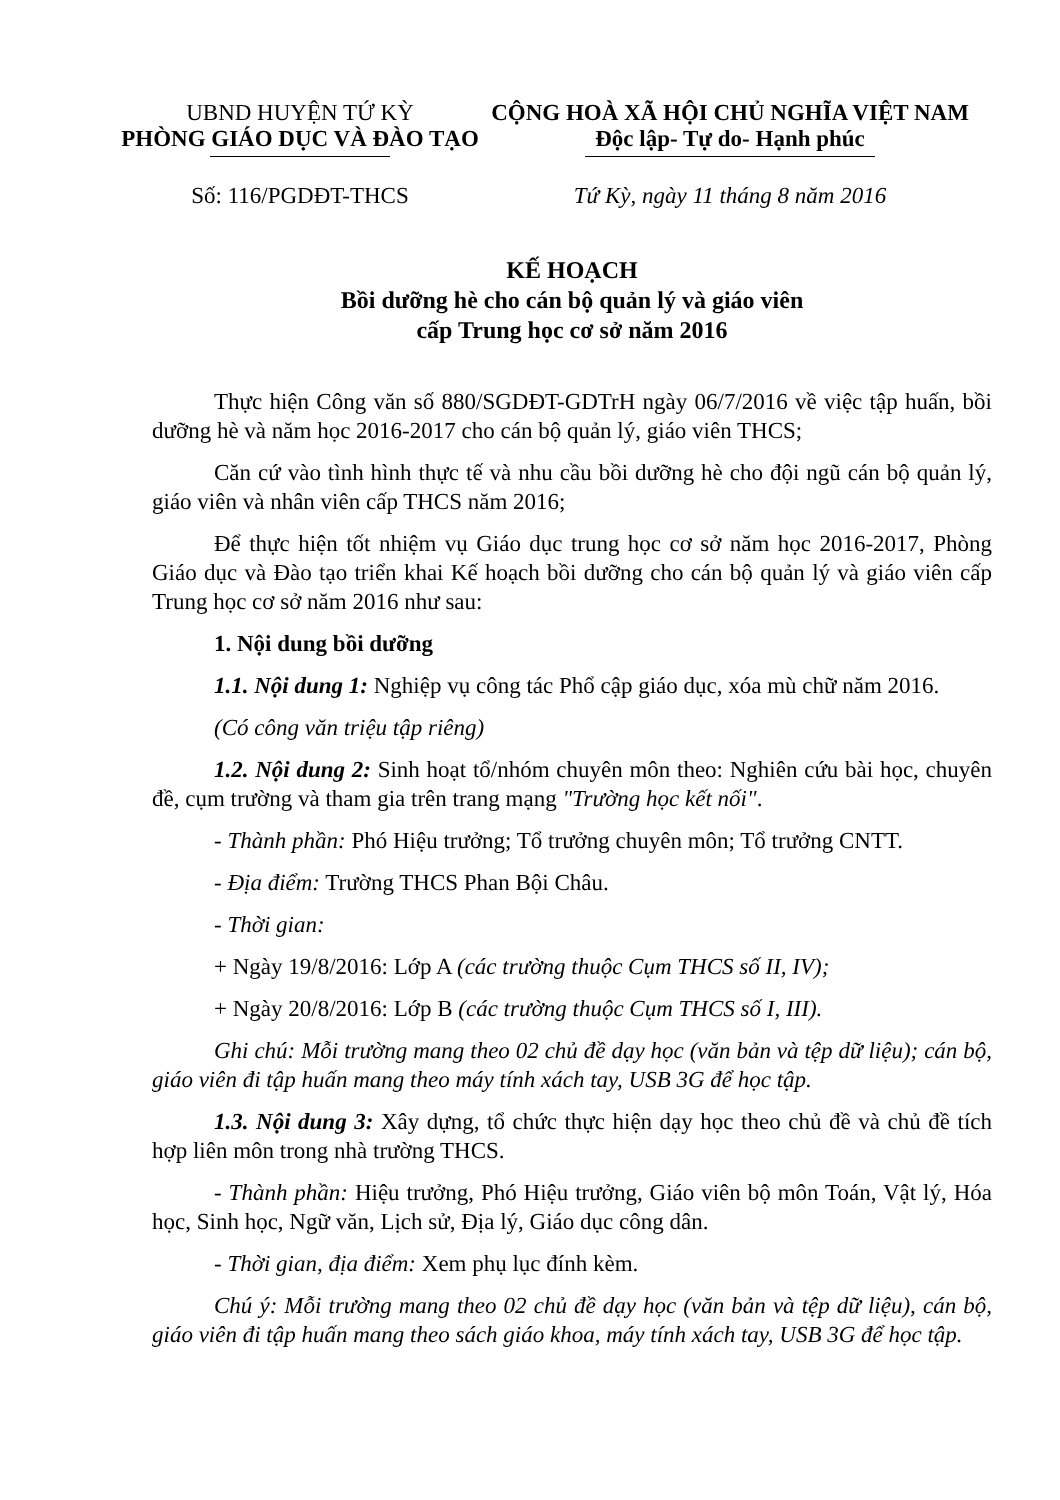UBND HUYỆN TỨ KỲ
PHÒNG GIÁO DỤC VÀ ĐÀO TẠO
Số: 116/PGDĐT-THCS
CỘNG HOÀ XÃ HỘI CHỦ NGHĨA VIỆT NAM
Độc lập- Tự do- Hạnh phúc
Tứ Kỳ, ngày 11 tháng 8 năm 2016
KẾ HOẠCH
Bồi dưỡng hè cho cán bộ quản lý và giáo viên
cấp Trung học cơ sở năm 2016
Thực hiện Công văn số 880/SGDĐT-GDTrH ngày 06/7/2016 về việc tập huấn, bồi dưỡng hè và năm học 2016-2017 cho cán bộ quản lý, giáo viên THCS;
Căn cứ vào tình hình thực tế và nhu cầu bồi dưỡng hè cho đội ngũ cán bộ quản lý, giáo viên và nhân viên cấp THCS năm 2016;
Để thực hiện tốt nhiệm vụ Giáo dục trung học cơ sở năm học 2016-2017, Phòng Giáo dục và Đào tạo triển khai Kế hoạch bồi dưỡng cho cán bộ quản lý và giáo viên cấp Trung học cơ sở năm 2016 như sau:
1. Nội dung bồi dưỡng
1.1. Nội dung 1: Nghiệp vụ công tác Phổ cập giáo dục, xóa mù chữ năm 2016.
(Có công văn triệu tập riêng)
1.2. Nội dung 2: Sinh hoạt tổ/nhóm chuyên môn theo: Nghiên cứu bài học, chuyên đề, cụm trường và tham gia trên trang mạng "Trường học kết nối".
- Thành phần: Phó Hiệu trưởng; Tổ trưởng chuyên môn; Tổ trưởng CNTT.
- Địa điểm: Trường THCS Phan Bội Châu.
- Thời gian:
+ Ngày 19/8/2016: Lớp A (các trường thuộc Cụm THCS số II, IV);
+ Ngày 20/8/2016: Lớp B (các trường thuộc Cụm THCS số I, III).
Ghi chú: Mỗi trường mang theo 02 chủ đề dạy học (văn bản và tệp dữ liệu); cán bộ, giáo viên đi tập huấn mang theo máy tính xách tay, USB 3G để học tập.
1.3. Nội dung 3: Xây dựng, tổ chức thực hiện dạy học theo chủ đề và chủ đề tích hợp liên môn trong nhà trường THCS.
- Thành phần: Hiệu trưởng, Phó Hiệu trưởng, Giáo viên bộ môn Toán, Vật lý, Hóa học, Sinh học, Ngữ văn, Lịch sử, Địa lý, Giáo dục công dân.
- Thời gian, địa điểm: Xem phụ lục đính kèm.
Chú ý: Mỗi trường mang theo 02 chủ đề dạy học (văn bản và tệp dữ liệu), cán bộ, giáo viên đi tập huấn mang theo sách giáo khoa, máy tính xách tay, USB 3G để học tập.